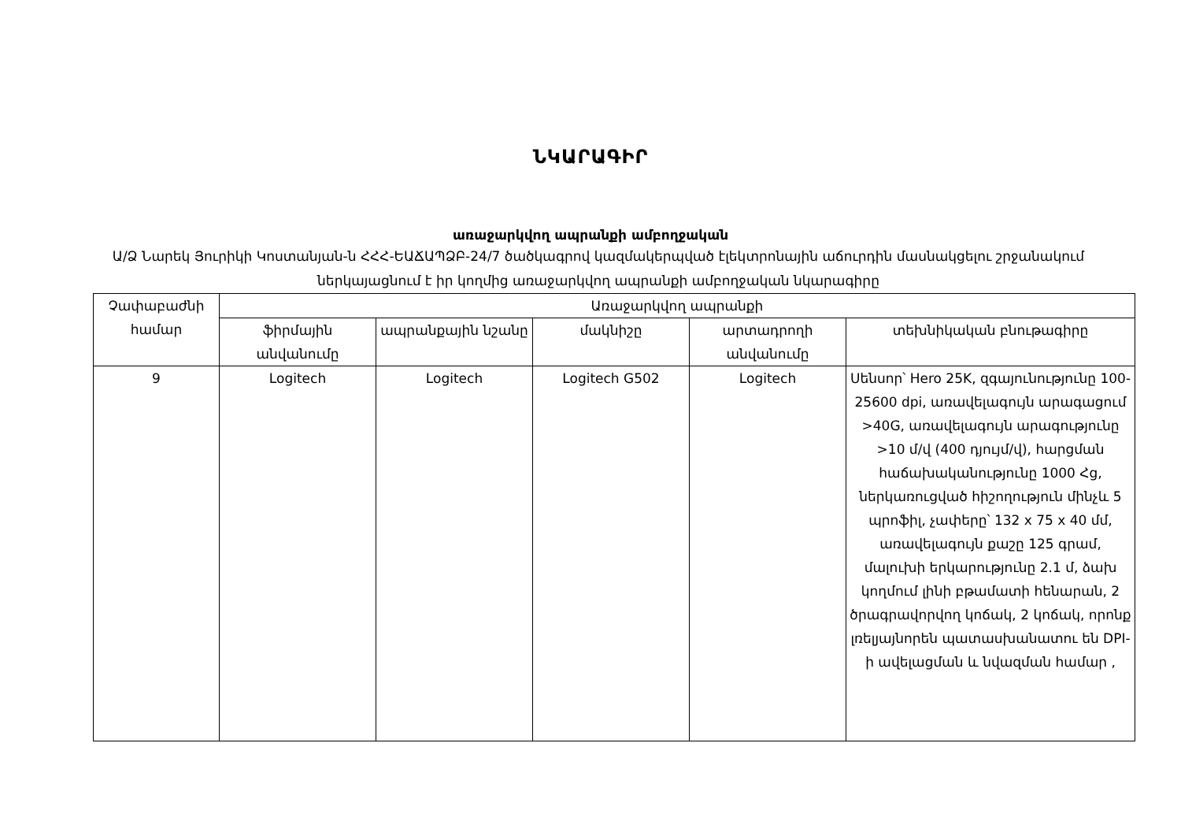ՆԿԱՐԱԳԻՐ
առաջարկվող ապրանքի ամբողջական
Ա/Ձ Նարեկ Յուրիկի Կոստանյան-ն ՀՀՀ-ԵԱՃԱՊՁԲ-24/7 ծածկագրով կազմակերպված էլեկտրոնային աճուրդին մասնակցելու շրջանակում ներկայացնում է իր կողմից առաջարկվող ապրանքի ամբողջական նկարագիրը
| Չափաբաժնի համար | Առաջարկվող ապրանքի | | | | |
| --- | --- | --- | --- | --- | --- |
| | ֆիրմային անվանումը | ապրանքային նշանը | մակնիշը | արտադրողի անվանումը | տեխնիկական բնութագիրը |
| 9 | Logitech | Logitech | Logitech G502 | Logitech | Սենսոր՝ Hero 25K, զգայունությունը 100-25600 dpi, առավելագույն արագացում >40G, առավելագույն արագությունը >10 մ/վ (400 դյույմ/վ), հարցման հաճախականությունը 1000 Հց, ներկառուցված հիշողություն մինչև 5 պրոֆիլ, չափերը՝ 132 x 75 x 40 մմ, առավելագույն քաշը 125 գրամ, մալուխի երկարությունը 2.1 մ, ձախ կողմում լինի բթամատի հենարան, 2 ծրագրավորվող կոճակ, 2 կոճակ, որոնք լռելյայնորեն պատասխանատու են DPI-ի ավելացման և նվազման համար , |